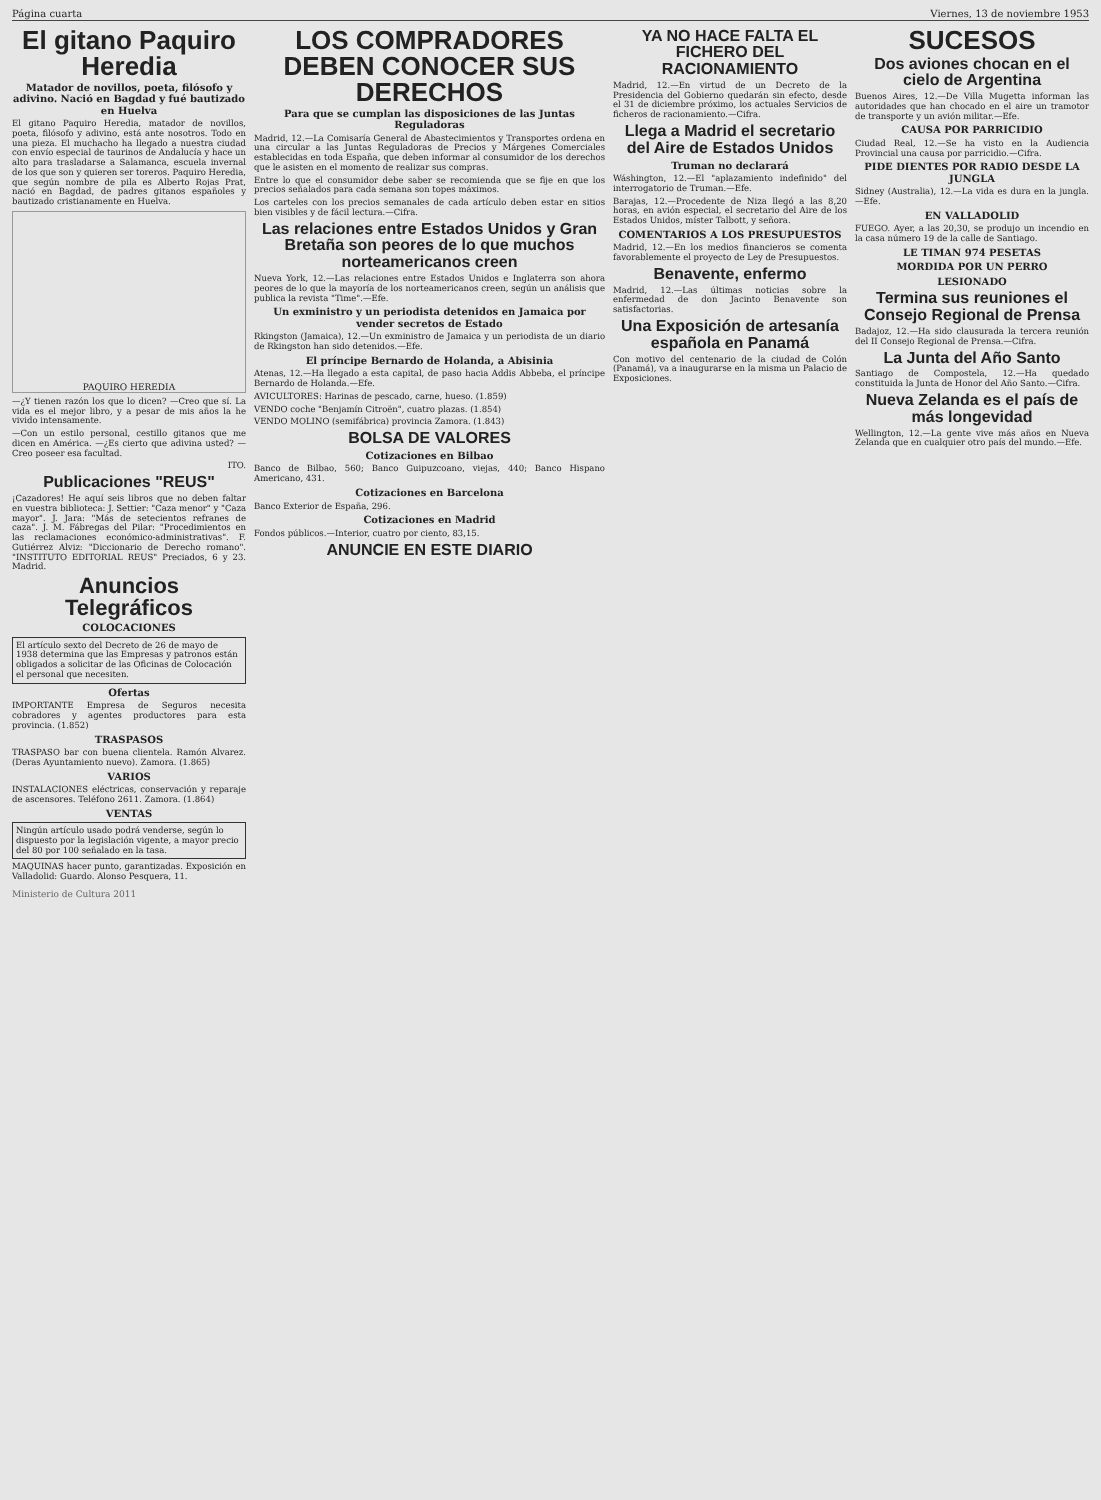Página cuarta Viernes, 13 de noviembre 1953
El gitano Paquiro Heredia
Matador de novillos, poeta, filósofo y adivino. Nació en Bagdad y fué bautizado en Huelva
El gitano Paquiro Heredia, matador de novillos, poeta, filósofo y adivino, está ante nosotros. Todo en una pieza. El muchacho ha llegado a nuestra ciudad con envío especial de taurinos de Andalucía y hace un alto para trasladarse a Salamanca, escuela invernal de los que son y quieren ser toreros. Paquiro Heredia, que según nombre de pila es Alberto Rojas Prat, nació en Bagdad, de padres gitanos españoles y bautizado cristianamente en Huelva.
PAQUIRO HEREDIA
—¿Y tienen razón los que lo dicen? —Creo que sí. La vida es el mejor libro, y a pesar de mis años la he vivido intensamente.
—Con un estilo personal, cestillo gitanos que me dicen en América. —¿Es cierto que adivina usted? —Creo poseer esa facultad.
ITO.
Publicaciones "REUS"
¡Cazadores! He aquí seis libros que no deben faltar en vuestra biblioteca: J. Settier: "Caza menor" y "Caza mayor". J. Jara: "Más de setecientos refranes de caza". J. M. Fábregas del Pilar: "Procedimientos en las reclamaciones económico-administrativas". F. Gutiérrez Alviz: "Diccionario de Derecho romano". "INSTITUTO EDITORIAL REUS" Preciados, 6 y 23. Madrid.
Anuncios Telegráficos
COLOCACIONES
El artículo sexto del Decreto de 26 de mayo de 1938 determina que las Empresas y patronos están obligados a solicitar de las Oficinas de Colocación el personal que necesiten.
Ofertas
IMPORTANTE Empresa de Seguros necesita cobradores y agentes productores para esta provincia. (1.852)
TRASPASOS
TRASPASO bar con buena clientela. Ramón Alvarez. (Deras Ayuntamiento nuevo). Zamora. (1.865)
VARIOS
INSTALACIONES eléctricas, conservación y reparaje de ascensores. Teléfono 2611. Zamora. (1.864)
VENTAS
Ningún artículo usado podrá venderse, según lo dispuesto por la legislación vigente, a mayor precio del 80 por 100 señalado en la tasa.
MAQUINAS hacer punto, garantizadas. Exposición en Valladolid: Guardo. Alonso Pesquera, 11.
LOS COMPRADORES DEBEN CONOCER SUS DERECHOS
Para que se cumplan las disposiciones de las Juntas Reguladoras
Madrid, 12.—La Comisaría General de Abastecimientos y Transportes ordena en una circular a las Juntas Reguladoras de Precios y Márgenes Comerciales establecidas en toda España, que deben informar al consumidor de los derechos que le asisten en el momento de realizar sus compras.
Entre lo que el consumidor debe saber se recomienda que se fije en que los precios señalados para cada semana son topes máximos.
Los carteles con los precios semanales de cada artículo deben estar en sitios bien visibles y de fácil lectura.—Cifra.
Las relaciones entre Estados Unidos y Gran Bretaña son peores de lo que muchos norteamericanos creen
Nueva York, 12.—Las relaciones entre Estados Unidos e Inglaterra son ahora peores de lo que la mayoría de los norteamericanos creen, según un análisis que publica la revista "Time".—Efe.
Un exministro y un periodista detenidos en Jamaica por vender secretos de Estado
Rkingston (Jamaica), 12.—Un exministro de Jamaica y un periodista de un diario de Rkingston han sido detenidos.—Efe.
El príncipe Bernardo de Holanda, a Abisinia
Atenas, 12.—Ha llegado a esta capital, de paso hacia Addis Abbeba, el príncipe Bernardo de Holanda.—Efe.
AVICULTORES: Harinas de pescado, carne, hueso. (1.859)
VENDO coche "Benjamín Citroën", cuatro plazas. (1.854)
VENDO MOLINO (semifábrica) provincia Zamora. (1.843)
BOLSA DE VALORES
Cotizaciones en Bilbao
Banco de Bilbao, 560; Banco Guipuzcoano, viejas, 440; Banco Hispano Americano, 431.
Cotizaciones en Barcelona
Banco Exterior de España, 296.
Cotizaciones en Madrid
Fondos públicos.—Interior, cuatro por ciento, 83,15.
ANUNCIE EN ESTE DIARIO
YA NO HACE FALTA EL FICHERO DEL RACIONAMIENTO
Madrid, 12.—En virtud de un Decreto de la Presidencia del Gobierno quedarán sin efecto, desde el 31 de diciembre próximo, los actuales Servicios de ficheros de racionamiento.—Cifra.
Llega a Madrid el secretario del Aire de Estados Unidos
Truman no declarará
Wáshington, 12.—El "aplazamiento indefinido" del interrogatorio de Truman.—Efe.
Barajas, 12.—Procedente de Niza llegó a las 8,20 horas, en avión especial, el secretario del Aire de los Estados Unidos, míster Talbott, y señora.
COMENTARIOS A LOS PRESUPUESTOS
Madrid, 12.—En los medios financieros se comenta favorablemente el proyecto de Ley de Presupuestos.
Benavente, enfermo
Madrid, 12.—Las últimas noticias sobre la enfermedad de don Jacinto Benavente son satisfactorias.
Una Exposición de artesanía española en Panamá
Con motivo del centenario de la ciudad de Colón (Panamá), va a inaugurarse en la misma un Palacio de Exposiciones.
SUCESOS
Dos aviones chocan en el cielo de Argentina
Buenos Aires, 12.—De Villa Mugetta informan las autoridades que han chocado en el aire un tramotor de transporte y un avión militar.—Efe.
CAUSA POR PARRICIDIO
Ciudad Real, 12.—Se ha visto en la Audiencia Provincial una causa por parricidio.—Cifra.
PIDE DIENTES POR RADIO DESDE LA JUNGLA
Sidney (Australia), 12.—La vida es dura en la jungla.—Efe.
EN VALLADOLID
FUEGO. Ayer, a las 20,30, se produjo un incendio en la casa número 19 de la calle de Santiago.
LE TIMAN 974 PESETAS
MORDIDA POR UN PERRO
LESIONADO
Termina sus reuniones el Consejo Regional de Prensa
Badajoz, 12.—Ha sido clausurada la tercera reunión del II Consejo Regional de Prensa.—Cifra.
La Junta del Año Santo
Santiago de Compostela, 12.—Ha quedado constituida la Junta de Honor del Año Santo.—Cifra.
Nueva Zelanda es el país de más longevidad
Wellington, 12.—La gente vive más años en Nueva Zelanda que en cualquier otro país del mundo.—Efe.
Ministerio de Cultura 2011